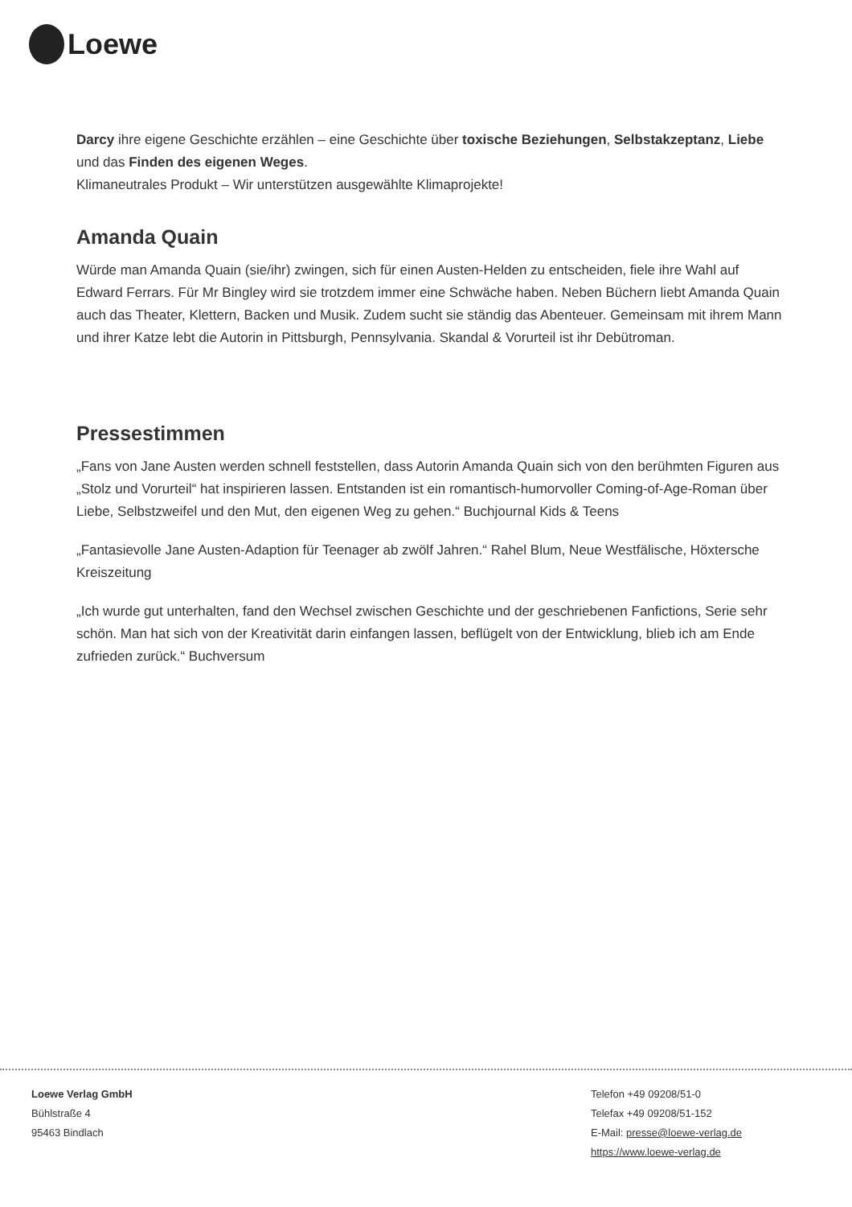Loewe
Darcy ihre eigene Geschichte erzählen – eine Geschichte über toxische Beziehungen, Selbstakzeptanz, Liebe und das Finden des eigenen Weges.
Klimaneutrales Produkt – Wir unterstützen ausgewählte Klimaprojekte!
Amanda Quain
Würde man Amanda Quain (sie/ihr) zwingen, sich für einen Austen-Helden zu entscheiden, fiele ihre Wahl auf Edward Ferrars. Für Mr Bingley wird sie trotzdem immer eine Schwäche haben. Neben Büchern liebt Amanda Quain auch das Theater, Klettern, Backen und Musik. Zudem sucht sie ständig das Abenteuer. Gemeinsam mit ihrem Mann und ihrer Katze lebt die Autorin in Pittsburgh, Pennsylvania. Skandal & Vorurteil ist ihr Debütroman.
Pressestimmen
„Fans von Jane Austen werden schnell feststellen, dass Autorin Amanda Quain sich von den berühmten Figuren aus „Stolz und Vorurteil“ hat inspirieren lassen. Entstanden ist ein romantisch-humorvoller Coming-of-Age-Roman über Liebe, Selbstzweifel und den Mut, den eigenen Weg zu gehen.“ Buchjournal Kids & Teens
„Fantasievolle Jane Austen-Adaption für Teenager ab zwölf Jahren.“ Rahel Blum, Neue Westfälische, Höxtersche Kreiszeitung
„Ich wurde gut unterhalten, fand den Wechsel zwischen Geschichte und der geschriebenen Fanfictions, Serie sehr schön. Man hat sich von der Kreativität darin einfangen lassen, beflügelt von der Entwicklung, blieb ich am Ende zufrieden zurück.“ Buchversum
Loewe Verlag GmbH
Bühlstraße 4
95463 Bindlach
Telefon +49 09208/51-0
Telefax +49 09208/51-152
E-Mail: presse@loewe-verlag.de
https://www.loewe-verlag.de